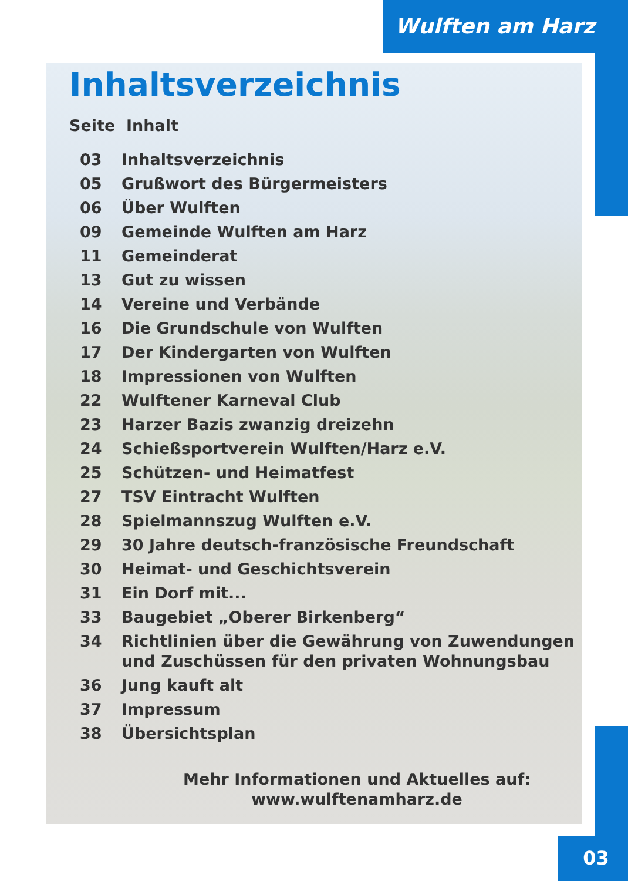Wulften am Harz
Inhaltsverzeichnis
Seite Inhalt
03 Inhaltsverzeichnis
05 Grußwort des Bürgermeisters
06 Über Wulften
09 Gemeinde Wulften am Harz
11 Gemeinderat
13 Gut zu wissen
14 Vereine und Verbände
16 Die Grundschule von Wulften
17 Der Kindergarten von Wulften
18 Impressionen von Wulften
22 Wulftener Karneval Club
23 Harzer Bazis zwanzig dreizehn
24 Schießsportverein Wulften/Harz e.V.
25 Schützen- und Heimatfest
27 TSV Eintracht Wulften
28 Spielmannszug Wulften e.V.
29 30 Jahre deutsch-französische Freundschaft
30 Heimat- und Geschichtsverein
31 Ein Dorf mit...
33 Baugebiet „Oberer Birkenberg“
34 Richtlinien über die Gewährung von Zuwendungen
und Zuschüssen für den privaten Wohnungsbau
36 Jung kauft alt
37 Impressum
38 Übersichtsplan
Mehr Informationen und Aktuelles auf:
www.wulftenamharz.de
03